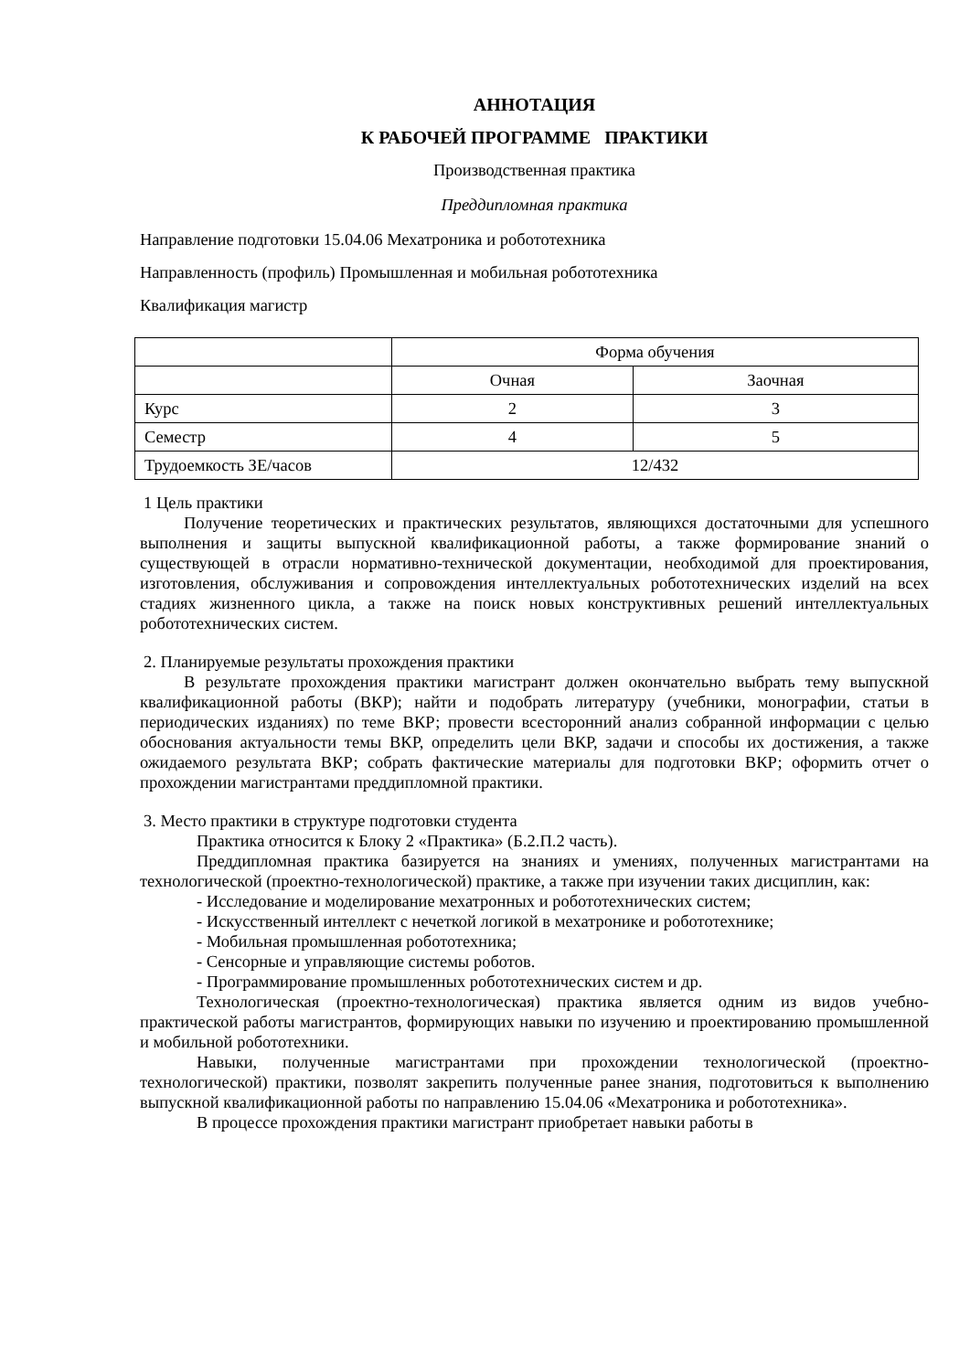АННОТАЦИЯ
К РАБОЧЕЙ ПРОГРАММЕ ПРАКТИКИ
Производственная практика
Преддипломная практика
Направление подготовки 15.04.06 Мехатроника и робототехника
Направленность (профиль) Промышленная и мобильная робототехника
Квалификация магистр
| | Форма обучения | |
| | Очная | Заочная |
| Курс | 2 | 3 |
| Семестр | 4 | 5 |
| Трудоемкость ЗЕ/часов | 12/432 | |
1 Цель практики
Получение теоретических и практических результатов, являющихся достаточными для успешного выполнения и защиты выпускной квалификационной работы, а также формирование знаний о существующей в отрасли нормативно-технической документации, необходимой для проектирования, изготовления, обслуживания и сопровождения интеллектуальных робототехнических изделий на всех стадиях жизненного цикла, а также на поиск новых конструктивных решений интеллектуальных робототехнических систем.
2. Планируемые результаты прохождения практики
В результате прохождения практики магистрант должен окончательно выбрать тему выпускной квалификационной работы (ВКР); найти и подобрать литературу (учебники, монографии, статьи в периодических изданиях) по теме ВКР; провести всесторонний анализ собранной информации с целью обоснования актуальности темы ВКР, определить цели ВКР, задачи и способы их достижения, а также ожидаемого результата ВКР; собрать фактические материалы для подготовки ВКР; оформить отчет о прохождении магистрантами преддипломной практики.
3. Место практики в структуре подготовки студента
Практика относится к Блоку 2 «Практика» (Б.2.П.2 часть).
Преддипломная практика базируется на знаниях и умениях, полученных магистрантами на технологической (проектно-технологической) практике, а также при изучении таких дисциплин, как:
- Исследование и моделирование мехатронных и робототехнических систем;
- Искусственный интеллект с нечеткой логикой в мехатронике и робототехнике;
- Мобильная промышленная робототехника;
- Сенсорные и управляющие системы роботов.
- Программирование промышленных робототехнических систем и др.
Технологическая (проектно-технологическая) практика является одним из видов учебно-практической работы магистрантов, формирующих навыки по изучению и проектированию промышленной и мобильной робототехники.
Навыки, полученные магистрантами при прохождении технологической (проектно-технологической) практики, позволят закрепить полученные ранее знания, подготовиться к выполнению выпускной квалификационной работы по направлению 15.04.06 «Мехатроника и робототехника».
В процессе прохождения практики магистрант приобретает навыки работы в